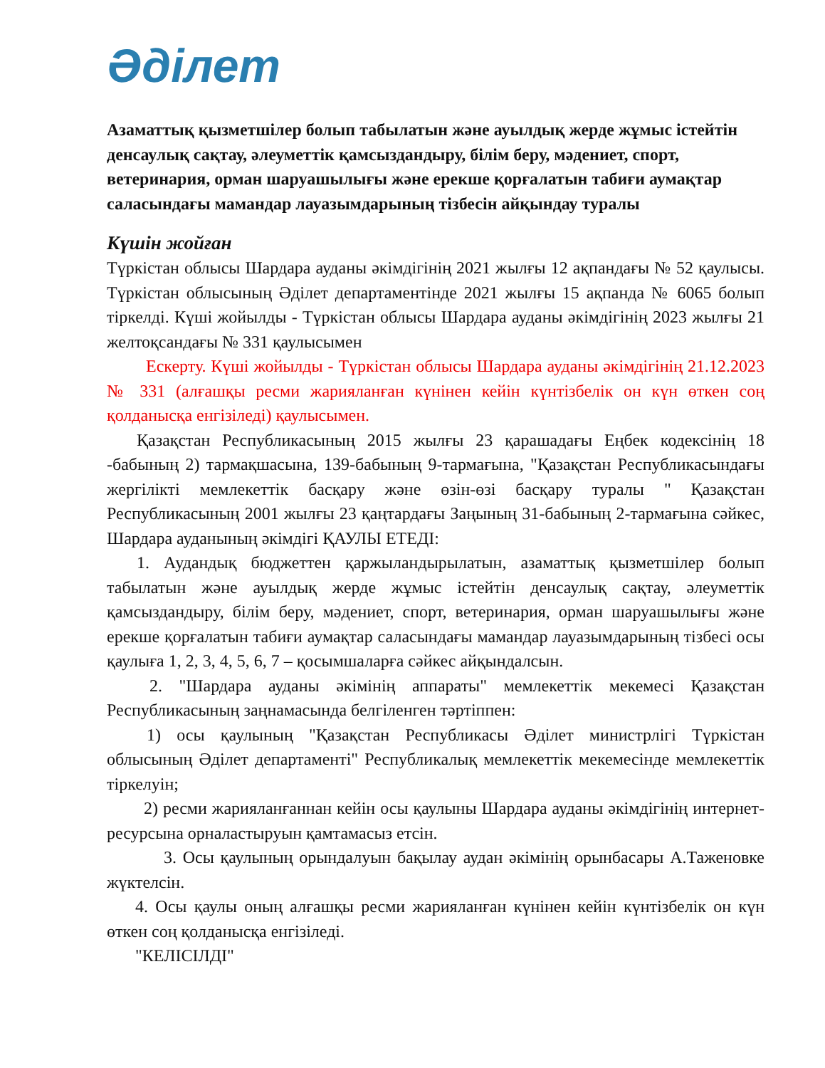Әділет
Азаматтық қызметшілер болып табылатын және ауылдық жерде жұмыс істейтін денсаулық сақтау, әлеуметтік қамсыздандыру, білім беру, мәдениет, спорт, ветеринария, орман шаруашылығы және ерекше қорғалатын табиғи аумақтар саласындағы мамандар лауазымдарының тізбесін айқындау туралы
Күшін жойған
Түркістан облысы Шардара ауданы әкімдігінің 2021 жылғы 12 ақпандағы № 52 қаулысы. Түркістан облысының Әділет департаментінде 2021 жылғы 15 ақпанда № 6065 болып тіркелді. Күші жойылды - Түркістан облысы Шардара ауданы әкімдігінің 2023 жылғы 21 желтоқсандағы № 331 қаулысымен
Ескерту. Күші жойылды - Түркістан облысы Шардара ауданы әкімдігінің 21.12.2023 № 331 (алғашқы ресми жарияланған күнінен кейін күнтізбелік он күн өткен соң қолданысқа енгізіледі) қаулысымен.
Қазақстан Республикасының 2015 жылғы 23 қарашадағы Еңбек кодексінің 18 -бабының 2) тармақшасына, 139-бабының 9-тармағына, "Қазақстан Республикасындағы жергілікті мемлекеттік басқару және өзін-өзі басқару туралы " Қазақстан Республикасының 2001 жылғы 23 қаңтардағы Заңының 31-бабының 2-тармағына сәйкес, Шардара ауданының әкімдігі ҚАУЛЫ ЕТЕДІ:
1. Аудандық бюджеттен қаржыландырылатын, азаматтық қызметшілер болып табылатын және ауылдық жерде жұмыс істейтін денсаулық сақтау, әлеуметтік қамсыздандыру, білім беру, мәдениет, спорт, ветеринария, орман шаруашылығы және ерекше қорғалатын табиғи аумақтар саласындағы мамандар лауазымдарының тізбесі осы қаулыға 1, 2, 3, 4, 5, 6, 7 – қосымшаларға сәйкес айқындалсын.
2. "Шардара ауданы әкімінің аппараты" мемлекеттік мекемесі Қазақстан Республикасының заңнамасында белгіленген тәртіппен:
1) осы қаулының "Қазақстан Республикасы Әділет министрлігі Түркістан облысының Әділет департаменті" Республикалық мемлекеттік мекемесінде мемлекеттік тіркелуін;
2) ресми жарияланғаннан кейін осы қаулыны Шардара ауданы әкімдігінің интернет-ресурсына орналастыруын қамтамасыз етсін.
3. Осы қаулының орындалуын бақылау аудан әкімінің орынбасары А.Таженовке жүктелсін.
4. Осы қаулы оның алғашқы ресми жарияланған күнінен кейін күнтізбелік он күн өткен соң қолданысқа енгізіледі.
"КЕЛІСІЛДІ"